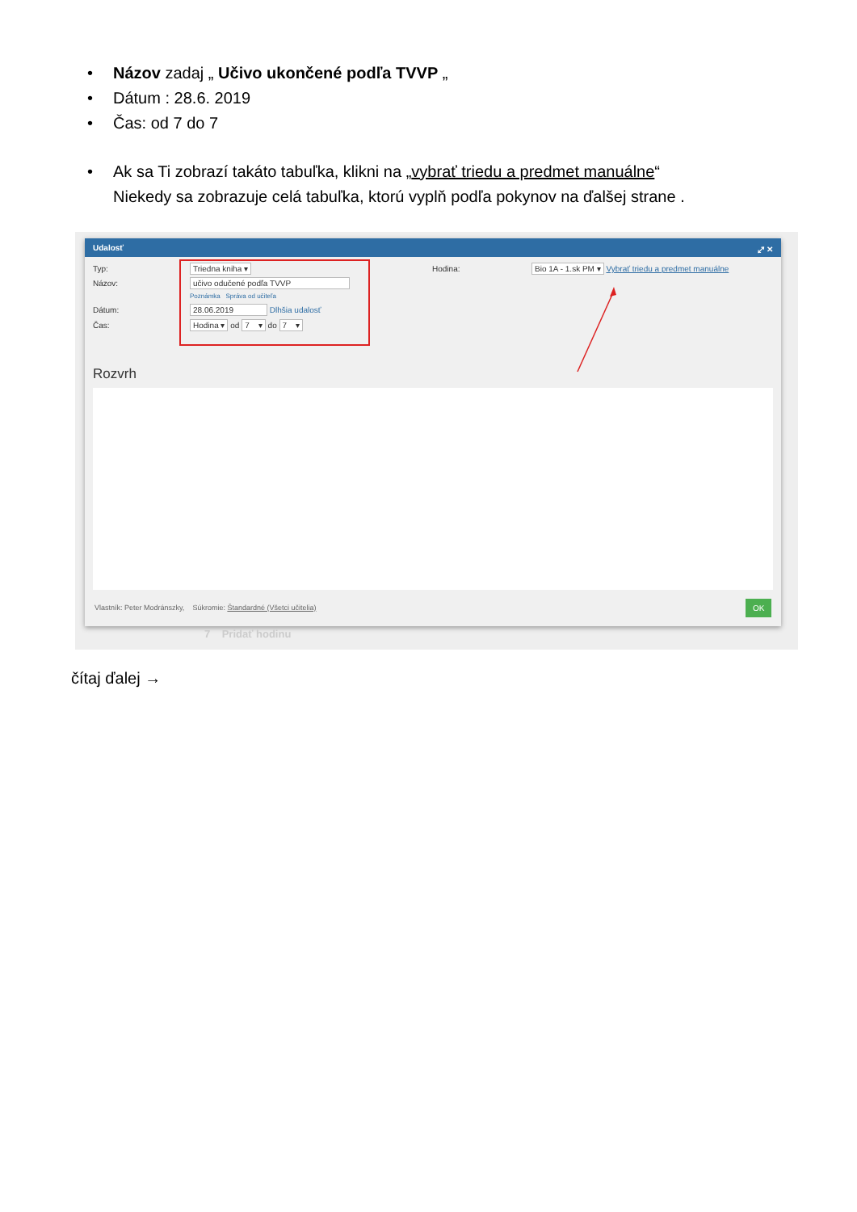• Názov zadaj „ Učivo ukončené podľa TVVP „
• Dátum : 28.6. 2019
• Čas: od 7 do 7
• Ak sa Ti zobrazí takáto tabuľka, klikni na „vybrať triedu a predmet manuálne“
Niekedy sa zobrazuje celá tabuľka, ktorú vyplň podľa pokynov na ďalšej strane .
Udalosť ⤢ ✕
Typ: Triedna kniha ▾ Hodina:
Bio 1A - 1.sk PM ▾ Vybrať triedu a predmet manuálne
Názov: učivo odučené podľa TVVP
Poznámka Správa od učiteľa
Dátum: 28.06.2019 Dlhšia udalosť
Čas: Hodina ▾ od 7 ▾ do 7 ▾
Rozvrh
Vlastník: Peter Modránszky, Súkromie: Štandardné (Všetci učitelia)
OK
7 Pridať hodinu
čítaj ďalej →